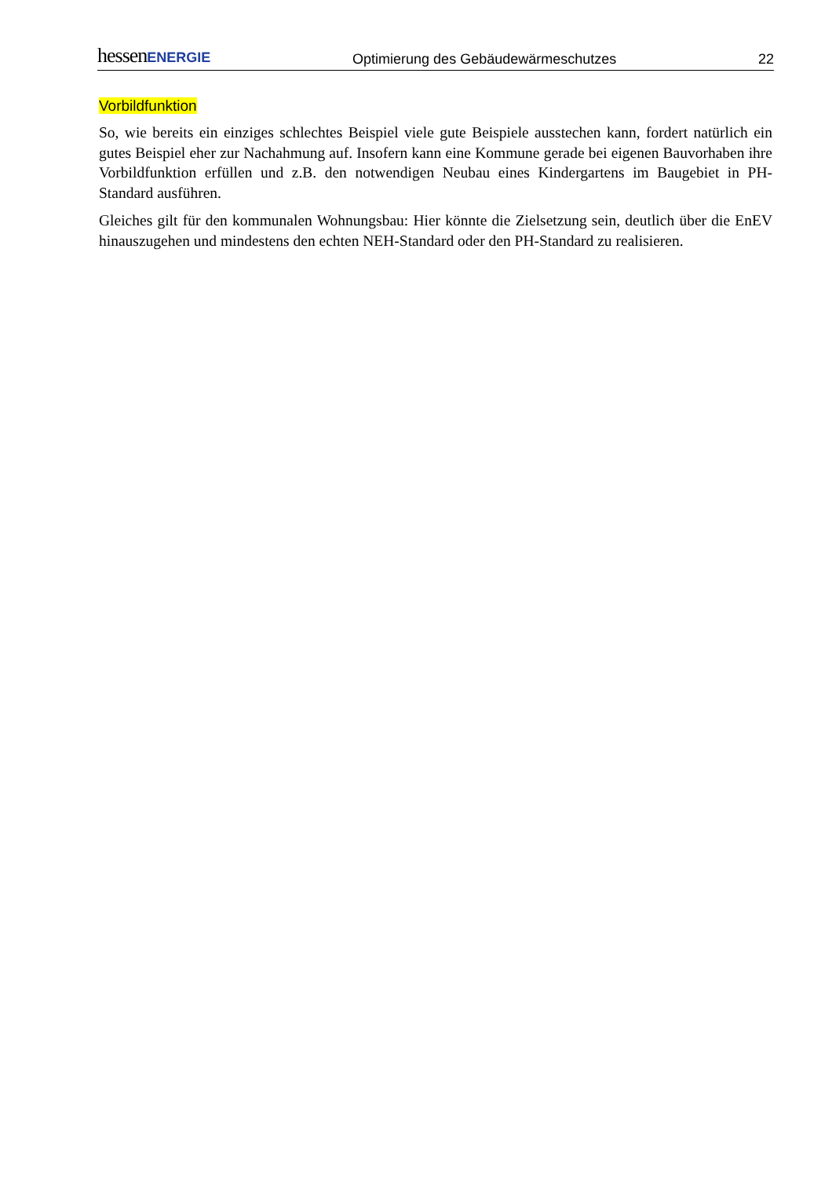hessenENERGIE Optimierung des Gebäudewärmeschutzes 22
Vorbildfunktion
So, wie bereits ein einziges schlechtes Beispiel viele gute Beispiele ausstechen kann, fordert natürlich ein gutes Beispiel eher zur Nachahmung auf. Insofern kann eine Kommune gerade bei eigenen Bauvorhaben ihre Vorbildfunktion erfüllen und z.B. den notwendigen Neubau eines Kindergartens im Baugebiet in PH-Standard ausführen.
Gleiches gilt für den kommunalen Wohnungsbau: Hier könnte die Zielsetzung sein, deutlich über die EnEV hinauszugehen und mindestens den echten NEH-Standard oder den PH-Standard zu realisieren.